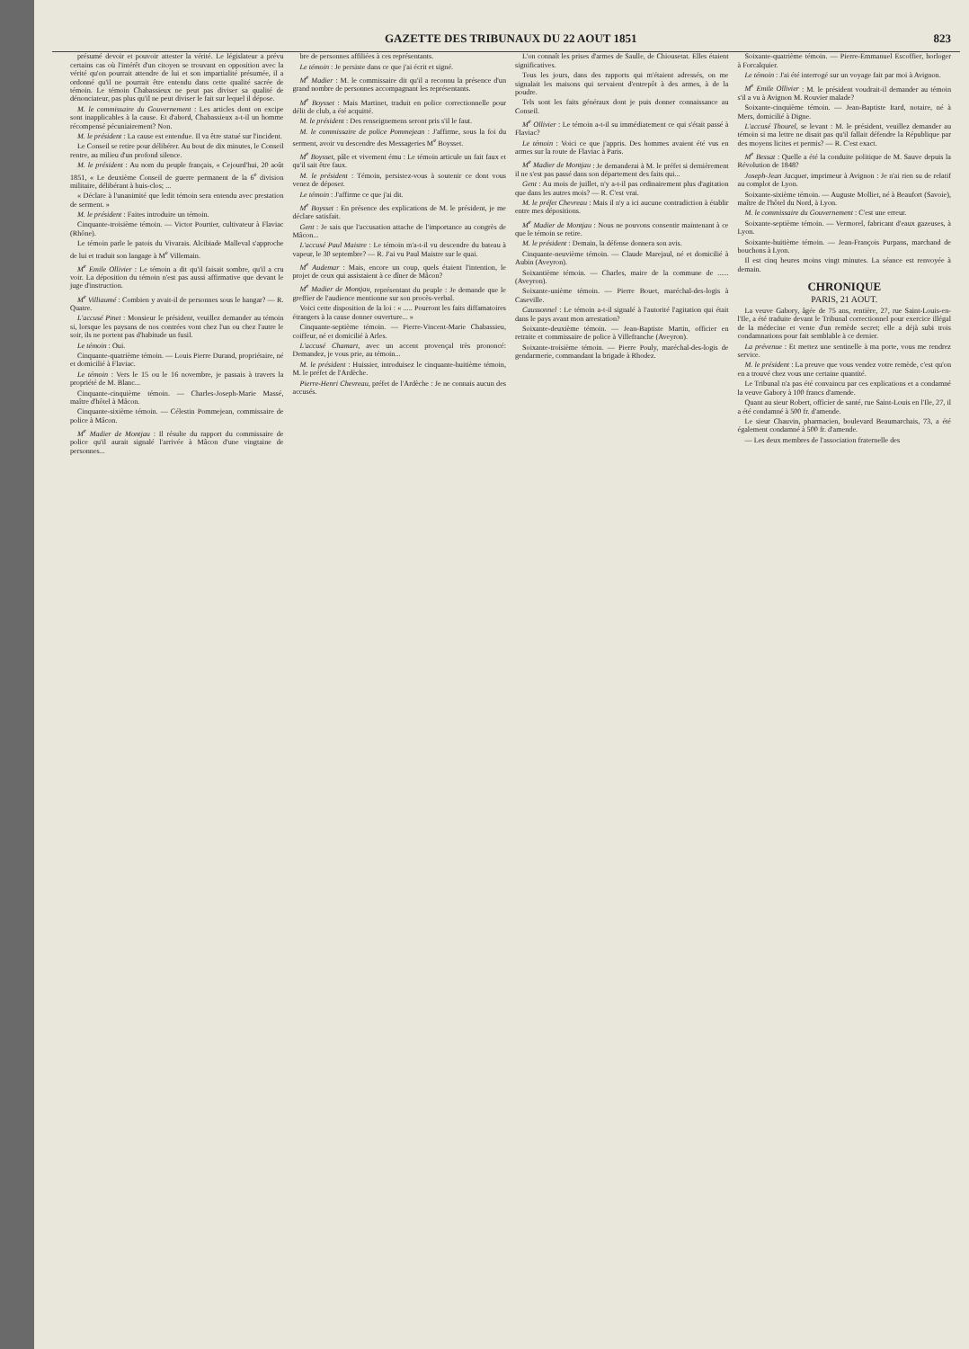GAZETTE DES TRIBUNAUX DU 22 AOUT 1851 823
présumé devoir et pouvoir attester la vérité. Le législateur a prévu certains cas où l'intérêt d'un citoyen se trouvant en opposition avec la vérité qu'on pourrait attendre de lui et son impartialité présumée, il a ordonné qu'il ne pourrait être entendu dans cette qualité sacrée de témoin. Le témoin Chabassieux ne peut pas diviser sa qualité de dénonciateur, pas plus qu'il ne peut diviser le fait sur lequel il dépose.
M. le commissaire du Gouvernement : Les articles dont on excipe sont inapplicables à la cause. Et d'abord, Chabassieux a-t-il un homme récompensé pécuniairement? Non.
M. le président : La cause est entendue. Il va être statué sur l'incident.
Le Conseil se retire pour délibérer. Au bout de dix minutes, le Conseil rentre, au milieu d'un profond silence.
M. le président : Au nom du peuple français, « Cejourd'hui, 20 août 1851, « Le deuxième Conseil de guerre permanent de la 6<sup>e</sup> division militaire, délibérant à huis-clos; ...
« Déclare à l'unanimité que ledit témoin sera entendu avec prestation de serment. »
M. le président : Faites introduire un témoin.
Cinquante-troisième témoin. — Victor Pourtier, cultivateur à Flaviac (Rhône).
Le témoin parle le patois du Vivarais. Alcibiade Malleval s'approche de lui et traduit son langage à M<sup>e</sup> Villemain.
M<sup>e</sup> Emile Ollivier : Le témoin a dit qu'il faisait sombre, qu'il a cru voir. La déposition du témoin n'est pas aussi affirmative que devant le juge d'instruction.
M<sup>e</sup> Villiaumé : Combien y avait-il de personnes sous le hangar? — R. Quatre.
L'accusé Pinet : Monsieur le président, veuillez demander au témoin si, lorsque les paysans de nos contrées vont chez l'un ou chez l'autre le soir, ils ne portent pas d'habitude un fusil.
Le témoin : Oui.
Cinquante-quatrième témoin. — Louis Pierre Durand, propriétaire, né et domicilié à Flaviac.
Le témoin : Vers le 15 ou le 16 novembre, je passais à travers la propriété de M. Blanc...
Cinquante-cinquième témoin. — Charles-Joseph-Marie Massé, maître d'hôtel à Mâcon.
Cinquante-sixième témoin. — Célestin Pommejean, commissaire de police à Mâcon.
M<sup>e</sup> Madier de Montjau : Il résulte du rapport du commissaire de police qu'il aurait signalé l'arrivée à Mâcon d'une vingtaine de personnes...
bre de personnes affiliées à ces représentants.
Le témoin : Je persiste dans ce que j'ai écrit et signé.
M<sup>e</sup> Madier : M. le commissaire dit qu'il a reconnu la présence d'un grand nombre de personnes accompagnant les représentants.
M<sup>e</sup> Boysset : Mais Martinet, traduit en police correctionnelle pour délit de club, a été acquitté.
M. le président : Des renseignemens seront pris s'il le faut.
M. le commissaire de police Pommejean : J'affirme, sous la foi du serment, avoir vu descendre des Messageries M<sup>e</sup> Boysset.
M<sup>e</sup> Boysset, pâle et vivement ému : Le témoin articule un fait faux et qu'il sait être faux.
M. le président : Témoin, persistez-vous à soutenir ce dont vous venez de déposer.
Le témoin : J'affirme ce que j'ai dit.
M<sup>e</sup> Boysset : En présence des explications de M. le président, je me déclare satisfait.
Gent : Je sais que l'accusation attache de l'importance au congrès de Mâcon...
L'accusé Paul Maistre : Le témoin m'a-t-il vu descendre du bateau à vapeur, le 30 septembre? — R. J'ai vu Paul Maistre sur le quai.
M<sup>e</sup> Audemar : Mais, encore un coup, quels étaient l'intention, le projet de ceux qui assistaient à ce dîner de Mâcon?
M<sup>e</sup> Madier de Montjau, représentant du peuple : Je demande que le greffier de l'audience mentionne sur son procès-verbal.
Voici cette disposition de la loi : « ..... Pourront les faits diffamatoires étrangers à la cause donner ouverture... »
Cinquante-septième témoin. — Pierre-Vincent-Marie Chabassieu, coiffeur, né et domicilié à Arles.
L'accusé Chamart, avec un accent provençal très prononcé: Demandez, je vous prie, au témoin...
M. le président : Huissier, introduisez le cinquante-huitième témoin, M. le préfet de l'Ardèche.
Pierre-Henri Chevreau, préfet de l'Ardèche : Je ne connais aucun des accusés.
L'on connaît les prises d'armes de Saulle, de Chiousetat. Elles étaient significatives.
Tous les jours, dans des rapports qui m'étaient adressés, on me signalait les maisons qui servaient d'entrepôt à des armes, à de la poudre.
Tels sont les faits généraux dont je puis donner connaissance au Conseil.
M<sup>e</sup> Ollivier : Le témoin a-t-il su immédiatement ce qui s'était passé à Flaviac?
Le témoin : Voici ce que j'appris. Des hommes avaient été vus en armes sur la route de Flaviac à Paris.
M<sup>e</sup> Madier de Montjau : Je demanderai à M. le préfet si dernièrement il ne s'est pas passé dans son département des faits qui...
Gent : Au mois de juillet, n'y a-t-il pas ordinairement plus d'agitation que dans les autres mois? — R. C'est vrai.
M. le préfet Chevreau : Mais il n'y a ici aucune contradiction à établir entre mes dépositions.
M<sup>e</sup> Madier de Montjau : Nous ne pouvons consentir maintenant à ce que le témoin se retire.
M. le président : Demain, la défense donnera son avis.
Cinquante-neuvième témoin. — Claude Marejaul, né et domicilié à Aubin (Aveyron).
Soixantième témoin. — Charles, maire de la commune de ...... (Aveyron).
Soixante-unième témoin. — Pierre Bouet, maréchal-des-logis à Caseville.
Caussonnel : Le témoin a-t-il signalé à l'autorité l'agitation qui était dans le pays avant mon arrestation?
Soixante-deuxième témoin. — Jean-Baptiste Martin, officier en retraite et commissaire de police à Villefranche (Aveyron).
Soixante-troisième témoin. — Pierre Pouly, maréchal-des-logis de gendarmerie, commandant la brigade à Rhodez.
Soixante-quatrième témoin. — Pierre-Emmanuel Escoffier, horloger à Forcalquier.
Le témoin : J'ai été interrogé sur un voyage fait par moi à Avignon.
M<sup>e</sup> Emile Ollivier : M. le président voudrait-il demander au témoin s'il a vu à Avignon M. Rouvier malade?
Soixante-cinquième témoin. — Jean-Baptiste Itard, notaire, né à Mers, domicilié à Digne.
L'accusé Thourel, se levant : M. le président, veuillez demander au témoin si ma lettre ne disait pas qu'il fallait défendre la République par des moyens licites et permis? — R. C'est exact.
M<sup>e</sup> Bessat : Quelle a été la conduite politique de M. Sauve depuis la Révolution de 1848?
Joseph-Jean Jacquet, imprimeur à Avignon : Je n'ai rien su de relatif au complot de Lyon.
Soixante-sixième témoin. — Auguste Molliet, né à Beaufort (Savoie), maître de l'hôtel du Nord, à Lyon.
M. le commissaire du Gouvernement : C'est une erreur.
Soixante-septième témoin. — Vermorel, fabricant d'eaux gazeuses, à Lyon.
Soixante-huitième témoin. — Jean-François Purpans, marchand de bouchons à Lyon.
Il est cinq heures moins vingt minutes. La séance est renvoyée à demain.
CHRONIQUE
PARIS, 21 AOUT.
La veuve Gabory, âgée de 75 ans, rentière, 27, rue Saint-Louis-en-l'Ile, a été traduite devant le Tribunal correctionnel pour exercice illégal de la médecine et vente d'un remède secret; elle a déjà subi trois condamnations pour fait semblable à ce dernier.
La prévenue : Et mettez une sentinelle à ma porte, vous me rendrez service.
M. le président : La preuve que vous vendez votre remède, c'est qu'on en a trouvé chez vous une certaine quantité.
Le Tribunal n'a pas été convaincu par ces explications et a condamné la veuve Gabory à 100 francs d'amende.
Quant au sieur Robert, officier de santé, rue Saint-Louis en l'Ile, 27, il a été condamné à 500 fr. d'amende.
Le sieur Chauvin, pharmacien, boulevard Beaumarchais, 73, a été également condamné à 500 fr. d'amende.
— Les deux membres de l'association fraternelle des